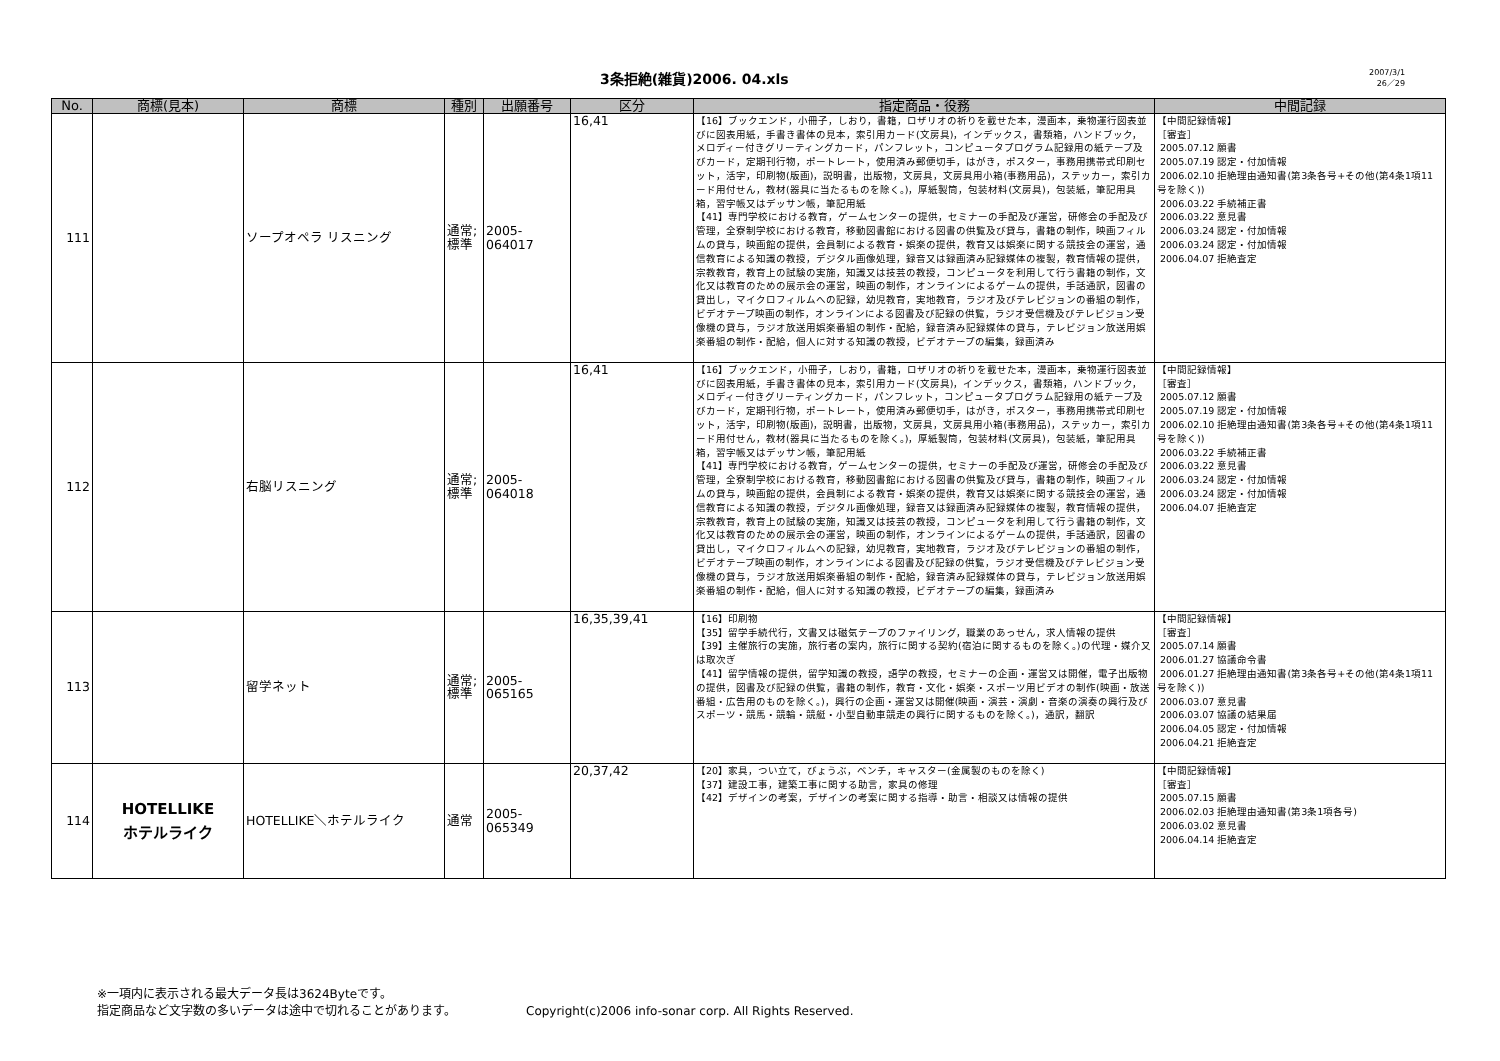3条拒絶(雑貨)2006. 04.xls
2007/3/1
26／29
| No. | 商標(見本) | 商標 | 種別 | 出願番号 | 区分 | 指定商品・役務 | 中間記録 |
| --- | --- | --- | --- | --- | --- | --- | --- |
| 111 | | ソープオペラ リスニング | 通常; 標準 | 2005-064017 | 16,41 | 【16】ブックエンド，小冊子，しおり，書籍，ロザリオの祈りを載せた本，漫画本，乗物運行図表並びに図表用紙，手書き書体の見本，索引用カード(文房具)，インデックス，書類箱，ハンドブック，メロディー付きグリーティングカード，パンフレット，コンピュータプログラム記録用の紙テープ及びカード，定期刊行物，ポートレート，使用済み郵便切手，はがき，ポスター，事務用携帯式印刷セット，活字，印刷物(版画)，説明書，出版物，文房具，文房具用小箱(事務用品)，ステッカー，索引カード用付せん，教材(器具に当たるものを除く。)，厚紙製筒，包装材料(文房具)，包装紙，筆記用具箱，習字帳又はデッサン帳，筆記用紙 【41】専門学校における教育，ゲームセンターの提供，セミナーの手配及び運営，研修会の手配及び管理，全寮制学校における教育，移動図書館における図書の供覧及び貸与，書籍の制作，映画フィルムの貸与，映画館の提供，会員制による教育・娯楽の提供，教育又は娯楽に関する競技会の運営，通信教育による知識の教授，デジタル画像処理，録音又は録画済み記録媒体の複製，教育情報の提供，宗教教育，教育上の試験の実施，知識又は技芸の教授，コンピュータを利用して行う書籍の制作，文化又は教育のための展示会の運営，映画の制作，オンラインによるゲームの提供，手話通訳，図書の貸出し，マイクロフィルムへの記録，幼児教育，実地教育，ラジオ及びテレビジョンの番組の制作，ビデオテープ映画の制作，オンラインによる図書及び記録の供覧，ラジオ受信機及びテレビジョン受像機の貸与，ラジオ放送用娯楽番組の制作・配給，録音済み記録媒体の貸与，テレビジョン放送用娯楽番組の制作・配給，個人に対する知識の教授，ビデオテープの編集，録画済み | 【中間記録情報】 ［審査］ 2005.07.12 願書 2005.07.19 認定・付加情報 2006.02.10 拒絶理由通知書(第3条各号+その他(第4条1項11号を除く)) 2006.03.22 手続補正書 2006.03.22 意見書 2006.03.24 認定・付加情報 2006.03.24 認定・付加情報 2006.04.07 拒絶査定 |
| 112 | | 右脳リスニング | 通常; 標準 | 2005-064018 | 16,41 | 【16】ブックエンド，小冊子，しおり，書籍，ロザリオの祈りを載せた本，漫画本，乗物運行図表並びに図表用紙，手書き書体の見本，索引用カード(文房具)，インデックス，書類箱，ハンドブック，メロディー付きグリーティングカード，パンフレット，コンピュータプログラム記録用の紙テープ及びカード，定期刊行物，ポートレート，使用済み郵便切手，はがき，ポスター，事務用携帯式印刷セット，活字，印刷物(版画)，説明書，出版物，文房具，文房具用小箱(事務用品)，ステッカー，索引カード用付せん，教材(器具に当たるものを除く。)，厚紙製筒，包装材料(文房具)，包装紙，筆記用具箱，習字帳又はデッサン帳，筆記用紙 【41】専門学校における教育，ゲームセンターの提供，セミナーの手配及び運営，研修会の手配及び管理，全寮制学校における教育，移動図書館における図書の供覧及び貸与，書籍の制作，映画フィルムの貸与，映画館の提供，会員制による教育・娯楽の提供，教育又は娯楽に関する競技会の運営，通信教育による知識の教授，デジタル画像処理，録音又は録画済み記録媒体の複製，教育情報の提供，宗教教育，教育上の試験の実施，知識又は技芸の教授，コンピュータを利用して行う書籍の制作，文化又は教育のための展示会の運営，映画の制作，オンラインによるゲームの提供，手話通訳，図書の貸出し，マイクロフィルムへの記録，幼児教育，実地教育，ラジオ及びテレビジョンの番組の制作，ビデオテープ映画の制作，オンラインによる図書及び記録の供覧，ラジオ受信機及びテレビジョン受像機の貸与，ラジオ放送用娯楽番組の制作・配給，録音済み記録媒体の貸与，テレビジョン放送用娯楽番組の制作・配給，個人に対する知識の教授，ビデオテープの編集，録画済み | 【中間記録情報】 ［審査］ 2005.07.12 願書 2005.07.19 認定・付加情報 2006.02.10 拒絶理由通知書(第3条各号+その他(第4条1項11号を除く)) 2006.03.22 手続補正書 2006.03.22 意見書 2006.03.24 認定・付加情報 2006.03.24 認定・付加情報 2006.04.07 拒絶査定 |
| 113 | | 留学ネット | 通常; 標準 | 2005-065165 | 16,35,39,41 | 【16】印刷物 【35】留学手続代行，文書又は磁気テープのファイリング，職業のあっせん，求人情報の提供 【39】主催旅行の実施，旅行者の案内，旅行に関する契約(宿泊に関するものを除く。)の代理・媒介又は取次ぎ 【41】留学情報の提供，留学知識の教授，語学の教授，セミナーの企画・運営又は開催，電子出版物の提供，図書及び記録の供覧，書籍の制作，教育・文化・娯楽・スポーツ用ビデオの制作(映画・放送番組・広告用のものを除く。)，興行の企画・運営又は開催(映画・演芸・演劇・音楽の演奏の興行及びスポーツ・競馬・競輪・競艇・小型自動車競走の興行に関するものを除く。)，通訳，翻訳 | 【中間記録情報】 ［審査］ 2005.07.14 願書 2006.01.27 協議命令書 2006.01.27 拒絶理由通知書(第3条各号+その他(第4条1項11号を除く)) 2006.03.07 意見書 2006.03.07 協議の結果届 2006.04.05 認定・付加情報 2006.04.21 拒絶査定 |
| 114 | HOTELLIKE ホテルライク | HOTELLIKE＼ホテルライク | 通常 | 2005-065349 | 20,37,42 | 【20】家具，つい立て，びょうぶ，ベンチ，キャスター(金属製のものを除く) 【37】建設工事，建築工事に関する助言，家具の修理 【42】デザインの考案，デザインの考案に関する指導・助言・相談又は情報の提供 | 【中間記録情報】 ［審査］ 2005.07.15 願書 2006.02.03 拒絶理由通知書(第3条1項各号) 2006.03.02 意見書 2006.04.14 拒絶査定 |
※一項内に表示される最大データ長は3624Byteです。
指定商品など文字数の多いデータは途中で切れることがあります。
Copyright(c)2006 info-sonar corp. All Rights Reserved.